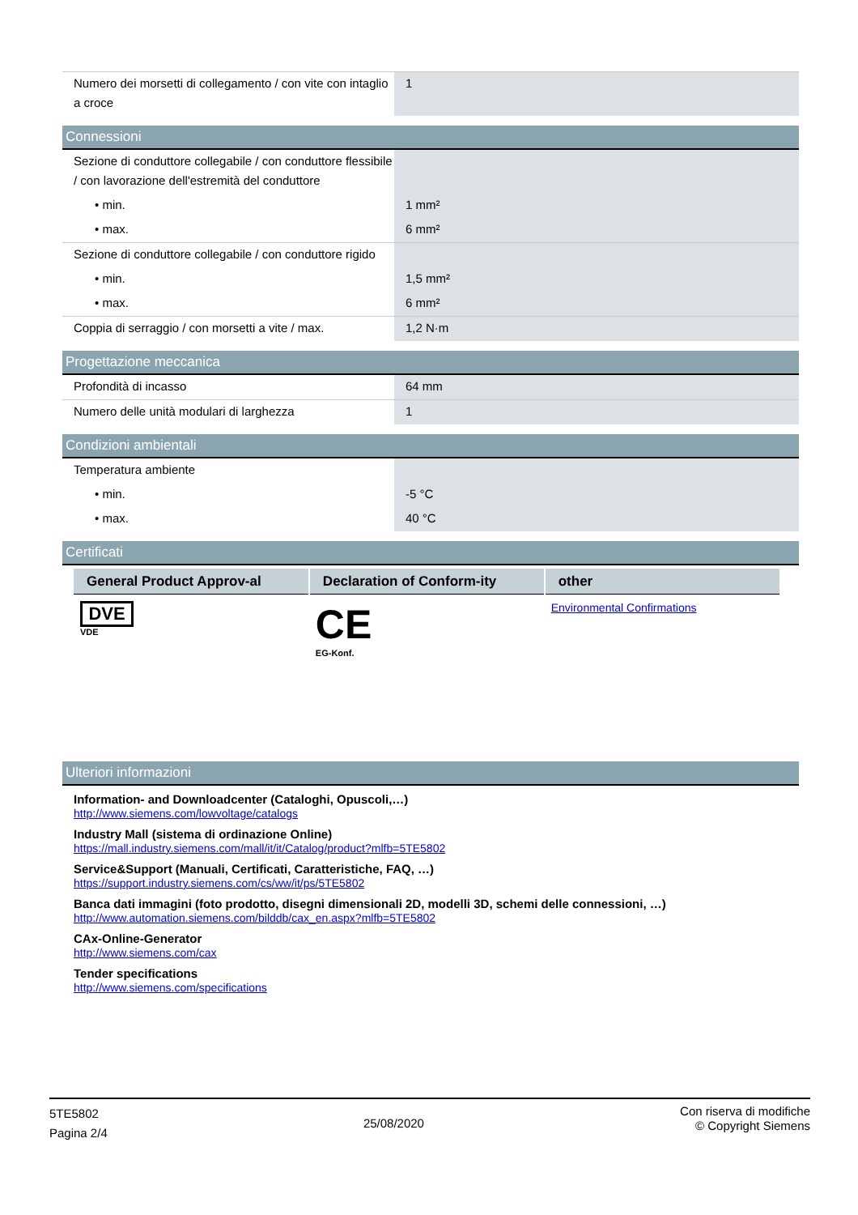| Numero dei morsetti di collegamento / con vite con intaglio a croce | 1 |
Connessioni
| Sezione di conduttore collegabile / con conduttore flessibile / con lavorazione dell'estremità del conduttore | |
| • min. | 1 mm² |
| • max. | 6 mm² |
| Sezione di conduttore collegabile / con conduttore rigido | |
| • min. | 1,5 mm² |
| • max. | 6 mm² |
| Coppia di serraggio / con morsetti a vite / max. | 1,2 N·m |
Progettazione meccanica
| Profondità di incasso | 64 mm |
| Numero delle unità modulari di larghezza | 1 |
Condizioni ambientali
| Temperatura ambiente | |
| • min. | -5 °C |
| • max. | 40 °C |
Certificati
| General Product Approv-al | Declaration of Conform-ity | other |
| --- | --- | --- |
| DVE VDE | CE EG-Konf. | Environmental Confirmations |
Ulteriori informazioni
Information- and Downloadcenter (Cataloghi, Opuscoli,…)
http://www.siemens.com/lowvoltage/catalogs
Industry Mall (sistema di ordinazione Online)
https://mall.industry.siemens.com/mall/it/it/Catalog/product?mlfb=5TE5802
Service&Support (Manuali, Certificati, Caratteristiche, FAQ, …)
https://support.industry.siemens.com/cs/ww/it/ps/5TE5802
Banca dati immagini (foto prodotto, disegni dimensionali 2D, modelli 3D, schemi delle connessioni, …)
http://www.automation.siemens.com/bilddb/cax_en.aspx?mlfb=5TE5802
CAx-Online-Generator
http://www.siemens.com/cax
Tender specifications
http://www.siemens.com/specifications
5TE5802
Pagina 2/4
25/08/2020
Con riserva di modifiche
© Copyright Siemens